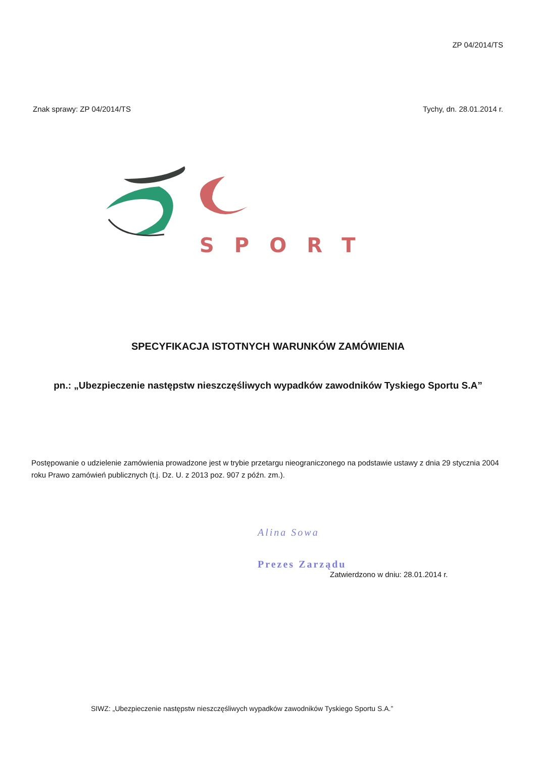ZP 04/2014/TS
Znak sprawy: ZP 04/2014/TS Tychy, dn. 28.01.2014 r.
SPORT
SPECYFIKACJA ISTOTNYCH WARUNKÓW ZAMÓWIENIA
pn.: „Ubezpieczenie następstw nieszczęśliwych wypadków zawodników Tyskiego Sportu S.A”
Postępowanie o udzielenie zamówienia prowadzone jest w trybie przetargu nieograniczonego na podstawie ustawy z dnia 29 stycznia 2004 roku Prawo zamówień publicznych (t.j. Dz. U. z 2013 poz. 907 z późn. zm.).
Alina Sowa
Prezes Zarządu
Zatwierdzono w dniu: 28.01.2014 r.
SIWZ: „Ubezpieczenie następstw nieszczęśliwych wypadków zawodników Tyskiego Sportu S.A.”